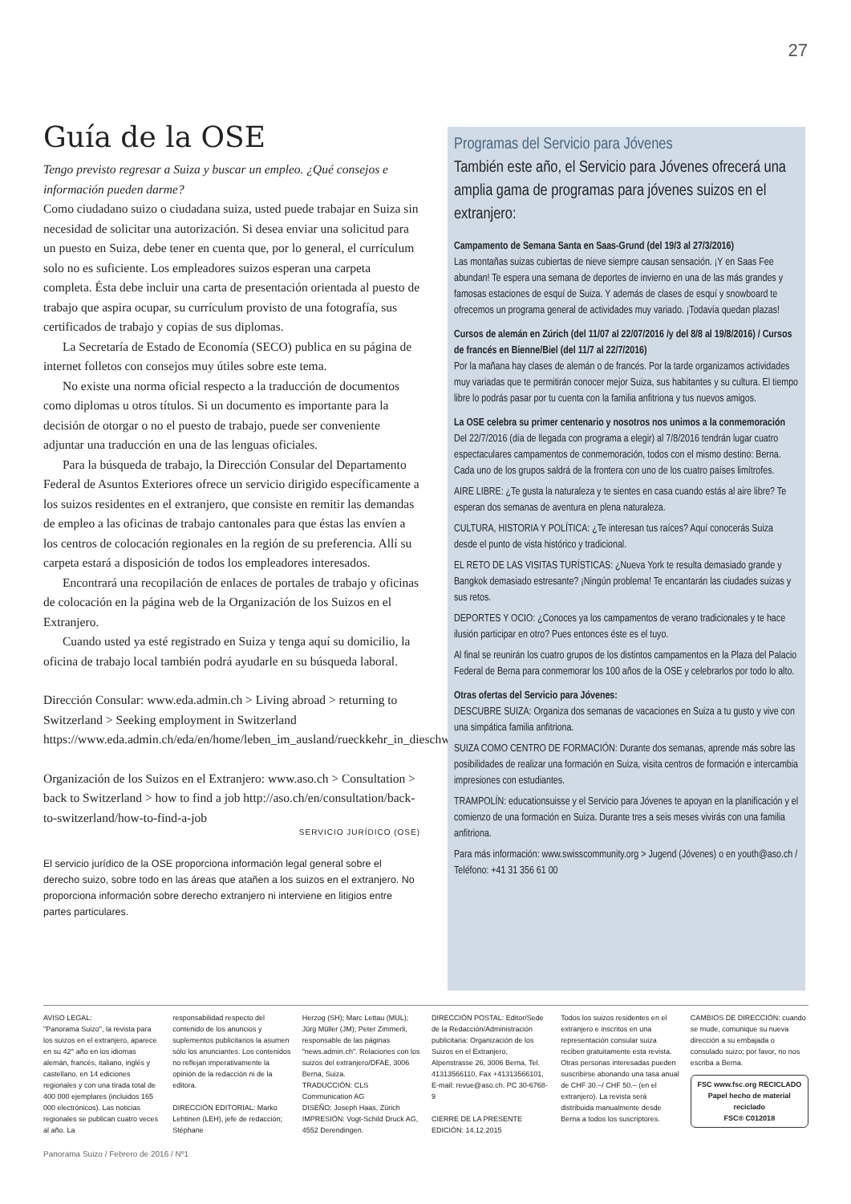27
Guía de la OSE
Tengo previsto regresar a Suiza y buscar un empleo. ¿Qué consejos e información pueden darme?
Como ciudadano suizo o ciudadana suiza, usted puede trabajar en Suiza sin necesidad de solicitar una autorización. Si desea enviar una solicitud para un puesto en Suiza, debe tener en cuenta que, por lo general, el currículum solo no es suficiente. Los empleadores suizos esperan una carpeta completa. Ésta debe incluir una carta de presentación orientada al puesto de trabajo que aspira ocupar, su currículum provisto de una fotografía, sus certificados de trabajo y copias de sus diplomas.
La Secretaría de Estado de Economía (SECO) publica en su página de internet folletos con consejos muy útiles sobre este tema.
No existe una norma oficial respecto a la traducción de documentos como diplomas u otros títulos. Si un documento es importante para la decisión de otorgar o no el puesto de trabajo, puede ser conveniente adjuntar una traducción en una de las lenguas oficiales.
Para la búsqueda de trabajo, la Dirección Consular del Departamento Federal de Asuntos Exteriores ofrece un servicio dirigido específicamente a los suizos residentes en el extranjero, que consiste en remitir las demandas de empleo a las oficinas de trabajo cantonales para que éstas las envíen a los centros de colocación regionales en la región de su preferencia. Allí su carpeta estará a disposición de todos los empleadores interesados.
Encontrará una recopilación de enlaces de portales de trabajo y oficinas de colocación en la página web de la Organización de los Suizos en el Extranjero.
Cuando usted ya esté registrado en Suiza y tenga aquí su domicilio, la oficina de trabajo local también podrá ayudarle en su búsqueda laboral.
Dirección Consular: www.eda.admin.ch > Living abroad > returning to Switzerland > Seeking employment in Switzerland https://www.eda.admin.ch/eda/en/home/leben_im_ausland/rueckkehr_in_dieschweiz/arbeit_in_der_schweizsuchen.html
Organización de los Suizos en el Extranjero: www.aso.ch > Consultation > back to Switzerland > how to find a job http://aso.ch/en/consultation/back-to-switzerland/how-to-find-a-job
SERVICIO JURÍDICO (OSE)
El servicio jurídico de la OSE proporciona información legal general sobre el derecho suizo, sobre todo en las áreas que atañen a los suizos en el extranjero. No proporciona información sobre derecho extranjero ni interviene en litigios entre partes particulares.
Programas del Servicio para Jóvenes
También este año, el Servicio para Jóvenes ofrecerá una amplia gama de programas para jóvenes suizos en el extranjero:
Campamento de Semana Santa en Saas-Grund (del 19/3 al 27/3/2016)
Las montañas suizas cubiertas de nieve siempre causan sensación. ¡Y en Saas Fee abundan! Te espera una semana de deportes de invierno en una de las más grandes y famosas estaciones de esquí de Suiza. Y además de clases de esquí y snowboard te ofrecemos un programa general de actividades muy variado. ¡Todavía quedan plazas!
Cursos de alemán en Zúrich (del 11/07 al 22/07/2016 /y del 8/8 al 19/8/2016) / Cursos de francés en Bienne/Biel (del 11/7 al 22/7/2016)
Por la mañana hay clases de alemán o de francés. Por la tarde organizamos actividades muy variadas que te permitirán conocer mejor Suiza, sus habitantes y su cultura. El tiempo libre lo podrás pasar por tu cuenta con la familia anfitriona y tus nuevos amigos.
La OSE celebra su primer centenario y nosotros nos unimos a la conmemoración
Del 22/7/2016 (día de llegada con programa a elegir) al 7/8/2016 tendrán lugar cuatro espectaculares campamentos de conmemoración, todos con el mismo destino: Berna. Cada uno de los grupos saldrá de la frontera con uno de los cuatro países limítrofes.
AIRE LIBRE: ¿Te gusta la naturaleza y te sientes en casa cuando estás al aire libre? Te esperan dos semanas de aventura en plena naturaleza.
CULTURA, HISTORIA Y POLÍTICA: ¿Te interesan tus raíces? Aquí conocerás Suiza desde el punto de vista histórico y tradicional.
EL RETO DE LAS VISITAS TURÍSTICAS: ¿Nueva York te resulta demasiado grande y Bangkok demasiado estresante? ¡Ningún problema! Te encantarán las ciudades suizas y sus retos.
DEPORTES Y OCIO: ¿Conoces ya los campamentos de verano tradicionales y te hace ilusión participar en otro? Pues entonces éste es el tuyo.
Al final se reunirán los cuatro grupos de los distintos campamentos en la Plaza del Palacio Federal de Berna para conmemorar los 100 años de la OSE y celebrarlos por todo lo alto.
Otras ofertas del Servicio para Jóvenes:
DESCUBRE SUIZA: Organiza dos semanas de vacaciones en Suiza a tu gusto y vive con una simpática familia anfitriona.
SUIZA COMO CENTRO DE FORMACIÓN: Durante dos semanas, aprende más sobre las posibilidades de realizar una formación en Suiza, visita centros de formación e intercambia impresiones con estudiantes.
TRAMPOLÍN: educationsuisse y el Servicio para Jóvenes te apoyan en la planificación y el comienzo de una formación en Suiza. Durante tres a seis meses vivirás con una familia anfitriona.
Para más información: www.swisscommunity.org > Jugend (Jóvenes) o en youth@aso.ch / Teléfono: +41 31 356 61 00
AVISO LEGAL:
"Panorama Suizo", la revista para los suizos en el extranjero, aparece en su 42° año en los idiomas alemán, francés, italiano, inglés y castellano, en 14 ediciones regionales y con una tirada total de 400 000 ejemplares (incluidos 165 000 electrónicos). Las noticias regionales se publican cuatro veces al año. La
responsabilidad respecto del contenido de los anuncios y suplementos publicitarios la asumen sólo los anunciantes. Los contenidos no reflejan imperativamente la opinión de la redacción ni de la editora.
DIRECCIÓN EDITORIAL: Marko Lehtinen (LEH), jefe de redacción; Stéphane
Herzog (SH); Marc Lettau (MUL); Jürg Müller (JM); Peter Zimmerli, responsable de las páginas "news.admin.ch". Relaciones con los suizos del extranjero/DFAE, 3006 Berna, Suiza.
TRADUCCIÓN: CLS Communication AG
DISEÑO: Joseph Haas, Zürich
IMPRESIÓN: Vogt-Schild Druck AG, 4552 Derendingen.
DIRECCIÓN POSTAL: Editor/Sede de la Redacción/Administración publicitaria: Organización de los Suizos en el Extranjero, Alpenstrasse 26, 3006 Berna, Tel. 41313566110, Fax +41313566101, E-mail: revue@aso.ch. PC 30-6768-9
CIERRE DE LA PRESENTE EDICIÓN: 14.12.2015
Todos los suizos residentes en el extranjero e inscritos en una representación consular suiza reciben gratuitamente esta revista. Otras personas interesadas pueden suscribirse abonando una tasa anual de CHF 30.–/ CHF 50.– (en el extranjero). La revista será distribuida manualmente desde Berna a todos los suscriptores.
CAMBIOS DE DIRECCIÓN: cuando se mude, comunique su nueva dirección a su embajada o consulado suizo; por favor, no nos escriba a Berna.
FSC www.fsc.org RECICLADO
Papel hecho de material reciclado
FSC® C012018
Panorama Suizo / Febrero de 2016 / Nº1